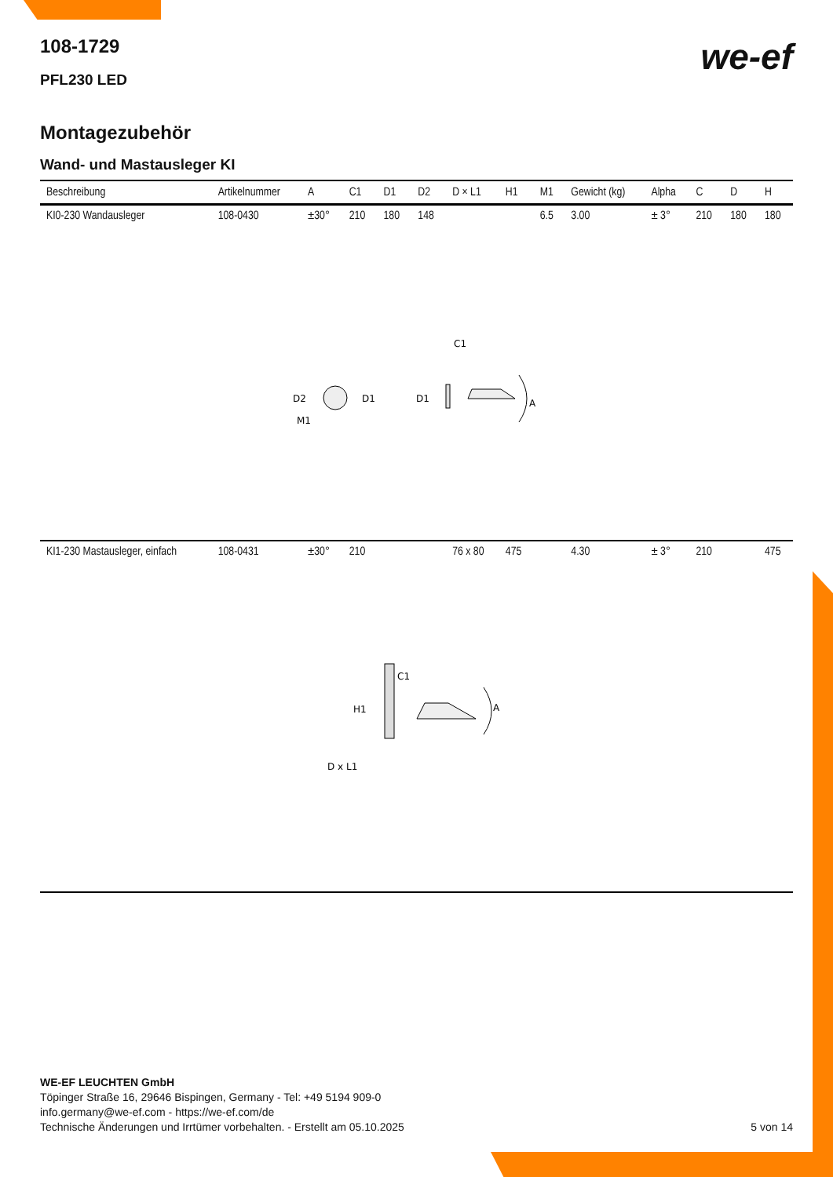108-1729
PFL230 LED
we-ef
Montagezubehör
Wand- und Mastausleger KI
| Beschreibung | Artikelnummer | A | C1 | D1 | D2 | D × L1 | H1 | M1 | Gewicht (kg) | Alpha | C | D | H |
| --- | --- | --- | --- | --- | --- | --- | --- | --- | --- | --- | --- | --- | --- |
| KI0-230 Wandausleger | 108-0430 | ±30° | 210 | 180 | 148 | | | 6.5 | 3.00 | ± 3° | 210 | 180 | 180 |
| D2 D1 M1 D1 C1 A | | | | | | | | | | | | | |
| KI1-230 Mastausleger, einfach | 108-0431 | ±30° | 210 | | | 76 x 80 | 475 | | 4.30 | ± 3° | 210 | | 475 |
| C1 H1 D x L1 A | | | | | | | | | | | | | |
WE-EF LEUCHTEN GmbH
Töpinger Straße 16, 29646 Bispingen, Germany - Tel: +49 5194 909-0
info.germany@we-ef.com - https://we-ef.com/de
Technische Änderungen und Irrtümer vorbehalten. - Erstellt am 05.10.2025 5 von 14